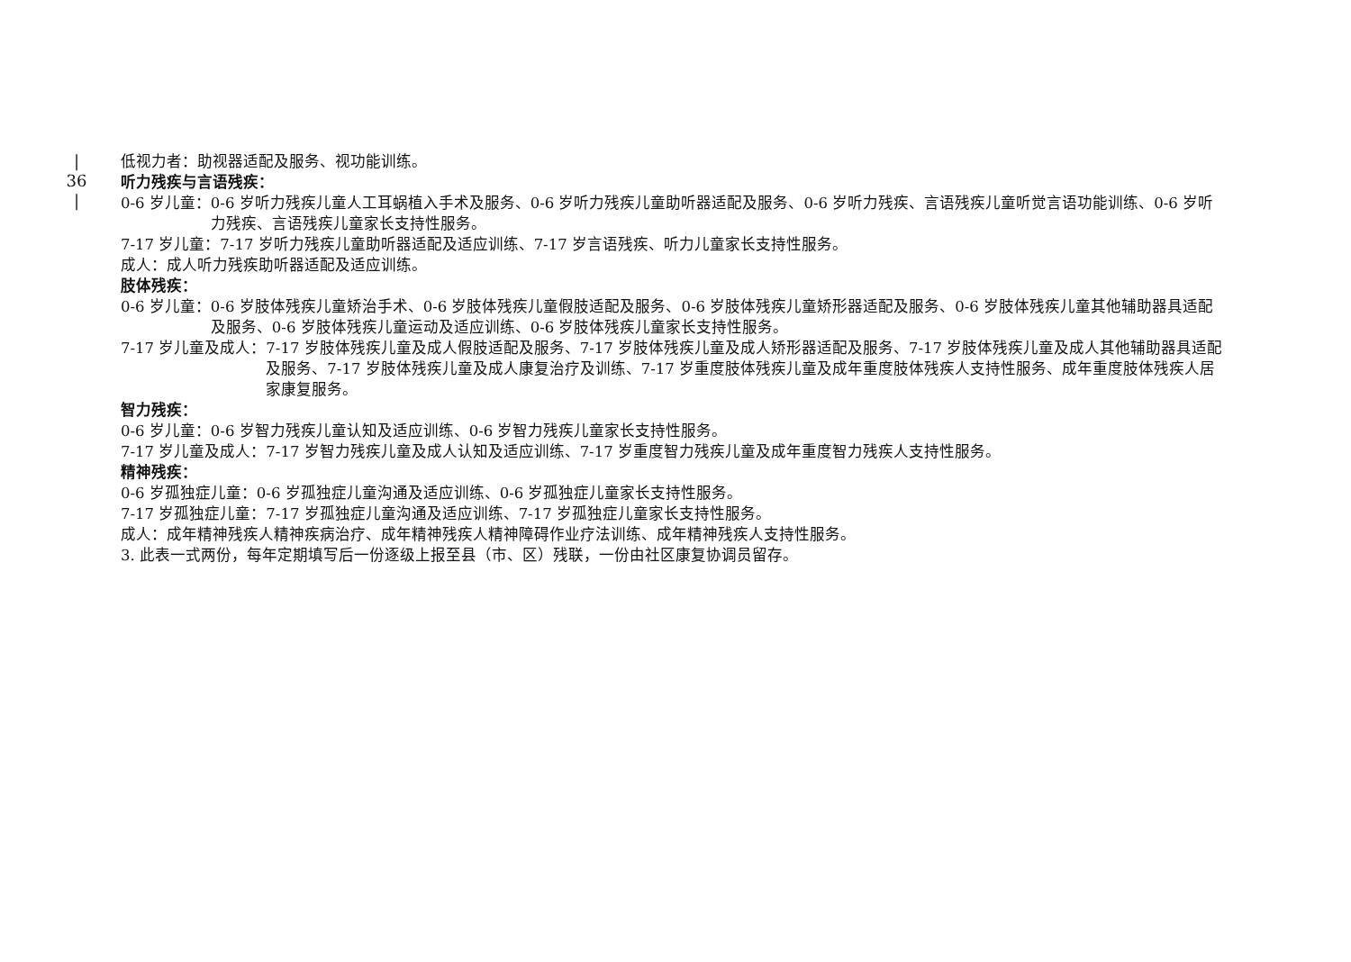|
36
|
低视力者：助视器适配及服务、视功能训练。
听力残疾与言语残疾：
0-6 岁儿童： 0-6 岁听力残疾儿童人工耳蜗植入手术及服务、0-6 岁听力残疾儿童助听器适配及服务、0-6 岁听力残疾、言语残疾儿童听觉言语功能训练、0-6 岁听力残疾、言语残疾儿童家长支持性服务。
7-17 岁儿童：7-17 岁听力残疾儿童助听器适配及适应训练、7-17 岁言语残疾、听力儿童家长支持性服务。
成人：成人听力残疾助听器适配及适应训练。
肢体残疾：
0-6 岁儿童： 0-6 岁肢体残疾儿童矫治手术、0-6 岁肢体残疾儿童假肢适配及服务、0-6 岁肢体残疾儿童矫形器适配及服务、0-6 岁肢体残疾儿童其他辅助器具适配及服务、0-6 岁肢体残疾儿童运动及适应训练、0-6 岁肢体残疾儿童家长支持性服务。
7-17 岁儿童及成人： 7-17 岁肢体残疾儿童及成人假肢适配及服务、7-17 岁肢体残疾儿童及成人矫形器适配及服务、7-17 岁肢体残疾儿童及成人其他辅助器具适配及服务、7-17 岁肢体残疾儿童及成人康复治疗及训练、7-17 岁重度肢体残疾儿童及成年重度肢体残疾人支持性服务、成年重度肢体残疾人居家康复服务。
智力残疾：
0-6 岁儿童：0-6 岁智力残疾儿童认知及适应训练、0-6 岁智力残疾儿童家长支持性服务。
7-17 岁儿童及成人：7-17 岁智力残疾儿童及成人认知及适应训练、7-17 岁重度智力残疾儿童及成年重度智力残疾人支持性服务。
精神残疾：
0-6 岁孤独症儿童：0-6 岁孤独症儿童沟通及适应训练、0-6 岁孤独症儿童家长支持性服务。
7-17 岁孤独症儿童：7-17 岁孤独症儿童沟通及适应训练、7-17 岁孤独症儿童家长支持性服务。
成人：成年精神残疾人精神疾病治疗、成年精神残疾人精神障碍作业疗法训练、成年精神残疾人支持性服务。
3. 此表一式两份，每年定期填写后一份逐级上报至县（市、区）残联，一份由社区康复协调员留存。